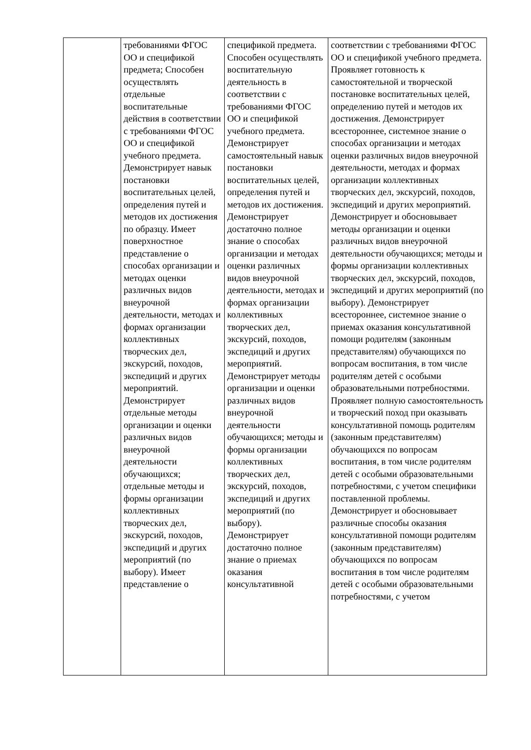| | требованиями ФГОС ОО и спецификой предмета; Способен осуществлять отдельные воспитательные действия в соответствии с требованиями ФГОС ОО и спецификой учебного предмета. Демонстрирует навык постановки воспитательных целей, определения путей и методов их достижения по образцу. Имеет поверхностное представление о способах организации и методах оценки различных видов внеурочной деятельности, методах и формах организации коллективных творческих дел, экскурсий, походов, экспедиций и других мероприятий. Демонстрирует отдельные методы организации и оценки различных видов внеурочной деятельности обучающихся; отдельные методы и формы организации коллективных творческих дел, экскурсий, походов, экспедиций и других мероприятий (по выбору). Имеет представление о | спецификой предмета. Способен осуществлять воспитательную деятельность в соответствии с требованиями ФГОС ОО и спецификой учебного предмета. Демонстрирует самостоятельный навык постановки воспитательных целей, определения путей и методов их достижения. Демонстрирует достаточно полное знание о способах организации и методах оценки различных видов внеурочной деятельности, методах и формах организации коллективных творческих дел, экскурсий, походов, экспедиций и других мероприятий. Демонстрирует методы организации и оценки различных видов внеурочной деятельности обучающихся; методы и формы организации коллективных творческих дел, экскурсий, походов, экспедиций и других мероприятий (по выбору). Демонстрирует достаточно полное знание о приемах оказания консультативной | соответствии с требованиями ФГОС ОО и спецификой учебного предмета. Проявляет готовность к самостоятельной и творческой постановке воспитательных целей, определению путей и методов их достижения. Демонстрирует всестороннее, системное знание о способах организации и методах оценки различных видов внеурочной деятельности, методах и формах организации коллективных творческих дел, экскурсий, походов, экспедиций и других мероприятий. Демонстрирует и обосновывает методы организации и оценки различных видов внеурочной деятельности обучающихся; методы и формы организации коллективных творческих дел, экскурсий, походов, экспедиций и других мероприятий (по выбору). Демонстрирует всестороннее, системное знание о приемах оказания консультативной помощи родителям (законным представителям) обучающихся по вопросам воспитания, в том числе родителям детей с особыми образовательными потребностями. Проявляет полную самостоятельность и творческий поход при оказывать консультативной помощь родителям (законным представителям) обучающихся по вопросам воспитания, в том числе родителям детей с особыми образовательными потребностями, с учетом специфики поставленной проблемы. Демонстрирует и обосновывает различные способы оказания консультативной помощи родителям (законным представителям) обучающихся по вопросам воспитания в том числе родителям детей с особыми образовательными потребностями, с учетом |